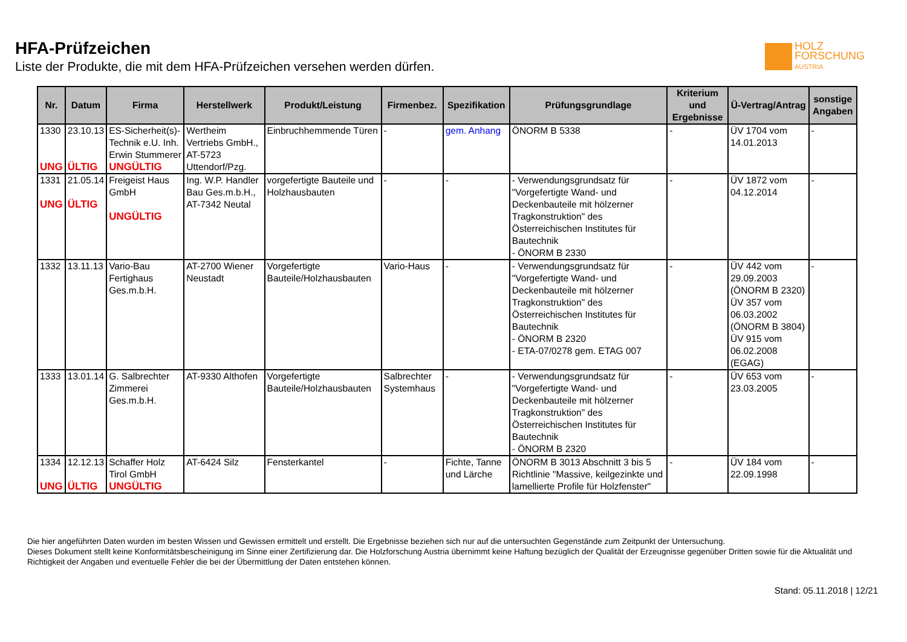HFA-Prüfzeichen
Liste der Produkte, die mit dem HFA-Prüfzeichen versehen werden dürfen.
HOLZ
FORSCHUNG
AUSTRIA
| Nr. | Datum | Firma | Herstellwerk | Produkt/Leistung | Firmenbez. | Spezifikation | Prüfungsgrundlage | Kriterium und Ergebnisse | Ü-Vertrag/Antrag | sonstige Angaben |
| --- | --- | --- | --- | --- | --- | --- | --- | --- | --- | --- |
| 1330 UNG | 23.10.13 ÜLTIG | ES-Sicherheit(s)-Technik e.U. Inh. Erwin Stummerer UNGÜLTIG | Wertheim Vertriebs GmbH., AT-5723 Uttendorf/Pzg. | Einbruchhemmende Türen | - | gem. Anhang | ÖNORM B 5338 | - | ÜV 1704 vom 14.01.2013 | - |
| 1331 UNG | 21.05.14 ÜLTIG | Freigeist Haus GmbH UNGÜLTIG | Ing. W.P. Handler Bau Ges.m.b.H., AT-7342 Neutal | vorgefertigte Bauteile und Holzhausbauten | - | - | - Verwendungsgrundsatz für "Vorgefertigte Wand- und Deckenbauteile mit hölzerner Tragkonstruktion" des Österreichischen Institutes für Bautechnik - ÖNORM B 2330 | - | ÜV 1872 vom 04.12.2014 | - |
| 1332 | 13.11.13 | Vario-Bau Fertighaus Ges.m.b.H. | AT-2700 Wiener Neustadt | Vorgefertigte Bauteile/Holzhausbauten | Vario-Haus | - | - Verwendungsgrundsatz für "Vorgefertigte Wand- und Deckenbauteile mit hölzerner Tragkonstruktion" des Österreichischen Institutes für Bautechnik - ÖNORM B 2320 - ETA-07/0278 gem. ETAG 007 | - | ÜV 442 vom 29.09.2003 (ÖNORM B 2320) ÜV 357 vom 06.03.2002 (ÖNORM B 3804) ÜV 915 vom 06.02.2008 (EGAG) | - |
| 1333 | 13.01.14 | G. Salbrechter Zimmerei Ges.m.b.H. | AT-9330 Althofen | Vorgefertigte Bauteile/Holzhausbauten | Salbrechter Systemhaus | - | - Verwendungsgrundsatz für "Vorgefertigte Wand- und Deckenbauteile mit hölzerner Tragkonstruktion" des Österreichischen Institutes für Bautechnik - ÖNORM B 2320 | - | ÜV 653 vom 23.03.2005 | - |
| 1334 UNG | 12.12.13 ÜLTIG | Schaffer Holz Tirol GmbH UNGÜLTIG | AT-6424 Silz | Fensterkantel | - | Fichte, Tanne und Lärche | ÖNORM B 3013 Abschnitt 3 bis 5 Richtlinie "Massive, keilgezinkte und lamellierte Profile für Holzfenster" | - | ÜV 184 vom 22.09.1998 | - |
Die hier angeführten Daten wurden im besten Wissen und Gewissen ermittelt und erstellt. Die Ergebnisse beziehen sich nur auf die untersuchten Gegenstände zum Zeitpunkt der Untersuchung.
Dieses Dokument stellt keine Konformitätsbescheinigung im Sinne einer Zertifizierung dar. Die Holzforschung Austria übernimmt keine Haftung bezüglich der Qualität der Erzeugnisse gegenüber Dritten sowie für die Aktualität und Richtigkeit der Angaben und eventuelle Fehler die bei der Übermittlung der Daten entstehen können.
Stand: 05.11.2018 | 12/21